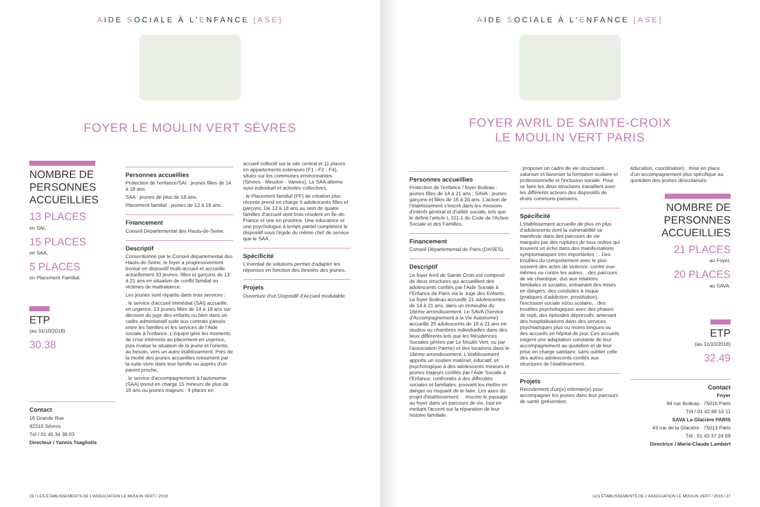AIDE SOCIALE À L'ENFANCE [ASE]
FOYER LE MOULIN VERT SÈVRES
NOMBRE DE PERSONNES ACCUEILLIES
13 PLACES
en SAI,
15 PLACES
en SAA,
5 PLACES
en Placement Familial.
ETP
(au 31/10/2018)
30.38
Contact
16 Grande Rue
92310 Sèvres
Tél / 01 45 34 38 03
Directeur / Yannis Tsagliotis
Personnes accueillies
Protection de l'enfance/SAI : jeunes filles de 14 à 18 ans.
SAA : jeunes de plus de 16 ans.
Placement familial : jeunes de 12 à 18 ans.
Financement
Conseil Départemental des Hauts-de-Seine.
Descriptif
Conventionné par le Conseil départemental des Hauts-de-Seine, le foyer a progressivement évolué en dispositif multi-accueil et accueille actuellement 33 jeunes, filles et garçons de 13 à 21 ans en situation de conflit familial ou victimes de maltraitance.
Les jeunes sont répartis dans trois services :
. le service d'accueil immédiat (SAI) accueille, en urgence, 13 jeunes filles de 14 à 18 ans sur décision du juge des enfants ou bien dans un cadre administratif suite aux contrats passés entre les familles et les services de l'Aide sociale à l'enfance. L'équipe gère les moments de crise inhérents au placement en urgence, puis évalue la situation de la jeune et l'oriente, au besoin, vers un autre établissement. Près de la moitié des jeunes accueillies retournent par la suite vivre dans leur famille ou auprès d'un parent proche,
. le service d'accompagnement à l'autonomie (SAA) prend en charge 15 mineurs de plus de 16 ans ou jeunes majeurs : 4 places en
accueil collectif sur le site central et 11 places en appartements extérieurs (F1 - F2 - F4), situés sur les communes environnantes (Sèvres - Meudon - Vanves). Le SAA alterne suivi individuel et activités collectives,
. le Placement familial (PF) de création plus récente prend en charge 5 adolescents filles et garçons. De 13 à 18 ans au sein de quatre familles d'accueil dont trois résident en Île-de-France et une en province. Une éducatrice et une psychologue à temps partiel complètent le dispositif sous l'égide du même chef de service que le SAA.
Spécificité
L'éventail de solutions permet d'adapter les réponses en fonction des besoins des jeunes.
Projets
Ouverture d'un Dispositif d'Accueil modulable.
26 / LES ÉTABLISSEMENTS DE L'ASSOCIATION LE MOULIN VERT / 2019
AIDE SOCIALE À L'ENFANCE [ASE]
FOYER AVRIL DE SAINTE-CROIX
LE MOULIN VERT PARIS
Personnes accueillies
Protection de l'enfance / foyer Boileau : jeunes filles de 14 à 21 ans ; SAVA : jeunes garçons et filles de 16 à 20 ans. L'action de l'établissement s'inscrit dans les missions d'intérêt général et d'utilité sociale, tels que le définit l'article L 311-1 du Code de l'Action Sociale et des Familles.
Financement
Conseil Départemental de Paris (DASES).
Descriptif
Le foyer Avril de Sainte Croix est composé de deux structures qui accueillent des adolescents confiés par l'Aide Sociale à l'Enfance de Paris via le Juge des Enfants. Le foyer Boileau accueille 21 adolescentes de 14 à 21 ans, dans un immeuble du 16ème arrondissement. Le SAVA (Service d'Accompagnement à la Vie Autonome) accueille 20 adolescents de 16 à 21 ans en studios ou chambres individuelles dans des lieux différents tels que les Résidences Sociales gérées par Le Moulin Vert, ou par l'association Parme) et des locations dans le 16ème arrondissement. L'établissement apporte un soutien matériel, éducatif, et psychologique à des adolescents mineurs et jeunes majeurs confiés par l'Aide Sociale à l'Enfance, confrontés à des difficultés sociales et familiales, pouvant les mettre en danger ou risquant de le faire. Les axes du projet d'établissement : . inscrire le passage au foyer dans un parcours de vie, tout en mettant l'accent sur la réparation de leur histoire familiale,
. proposer un cadre de vie structurant. . valoriser et favoriser la formation scolaire et professionnelle et l'inclusion sociale. Pour se faire les deux structures travaillent avec les différents acteurs des dispositifs de droits communs parisiens.
Spécificité
L'établissement accueille de plus en plus d'adolescents dont la vulnérabilité se manifeste dans des parcours de vie marqués par des ruptures de tous ordres qui trouvent un écho dans des manifestations symptomatiques très importantes : . Des troubles du comportement avec le plus souvent des actes de violence, contre eux-mêmes ou contre les autres, . des parcours de vie chaotique, dus aux relations familiales et sociales, entrainant des mises en dangers, des conduites à risque (pratiques d'addiction, prostitution), l'exclusion sociale et/ou scolaire, . des troubles psychologiques avec des phases de repli, des épisodes dépressifs, amenant des hospitalisations dans des services psychiatriques plus ou moins longues ou des accueils en hôpital de jour. Ces accueils exigent une adaptation constante de leur accompagnement au quotidien et de leur prise en charge sanitaire, sans oublier celle des autres adolescents confiés aux structures de l'établissement.
Projets
Recrutement d'un(e) infirmier(e) pour accompagner les jeunes dans leur parcours de santé (prévention,
éducation, coordination) ; mise en place d'un accompagnement plus spécifique au quotidien des jeunes déscolarisés.
NOMBRE DE PERSONNES ACCUEILLIES
21 PLACES
au Foyer,
20 PLACES
au SAVA.
ETP
(au 31/10/2018)
32.49
Contact
Foyer
94 rue Boileau . 75016 Paris
Tél / 01 42 88 53 11
SAVA La Glacière PARIS
43 rue de la Glacière . 75013 Paris
Tél : 01 43 37 24 69
Directrice / Marie-Claude Lambert
LES ÉTABLISSEMENTS DE L'ASSOCIATION LE MOULIN VERT / 2019 / 27